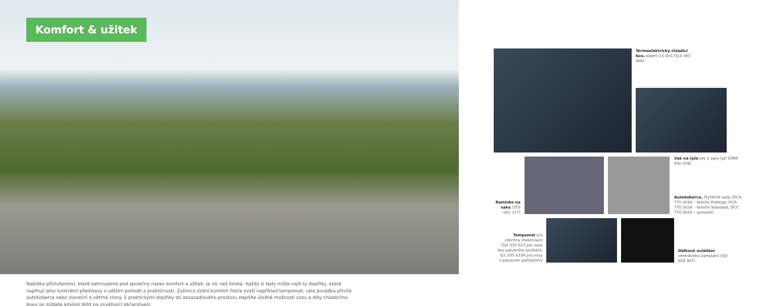Komfort & užitek
Nabídka příslušenství, které zahrnujeme pod společný název komfort a užitek, je víc než široká. Každý si tedy může najít ty doplňky, které naplňují jeho konkrétní představy o větším pohodlí a praktičnosti. Zatímco jízdní komfort řidiče zvýší například tempomat, celá posádka přivítá autokoberce nebo sluneční a větrné clony. S praktickými doplňky do zavazadlového prostoru zlepšíte úložné možnosti vozu a díky chladicímu boxu se můžete kdykoli těšit na osvěžující občerstvení.
Termoelektrický chladicí box, objem 15 litrů (5L0 065 400)
Vak na lyže pro 2 páry lyží (DMA 630 004)
Ramínko na sako (3T0 061 127)
Autokoberce, čtyřdílné sady (DCA 770 003A – textilní Prestige, DCA 770 002A – textilní Standard, DCC 770 001A – gumové)
Tempomat pro všechny motorizace (5J1 035 623 pro vozy bez palubního počítače, 5J1 035 623A pro vozy s palubním počítačem)
Dálkové ovládání centrálního zamykání (5J0 054 907)